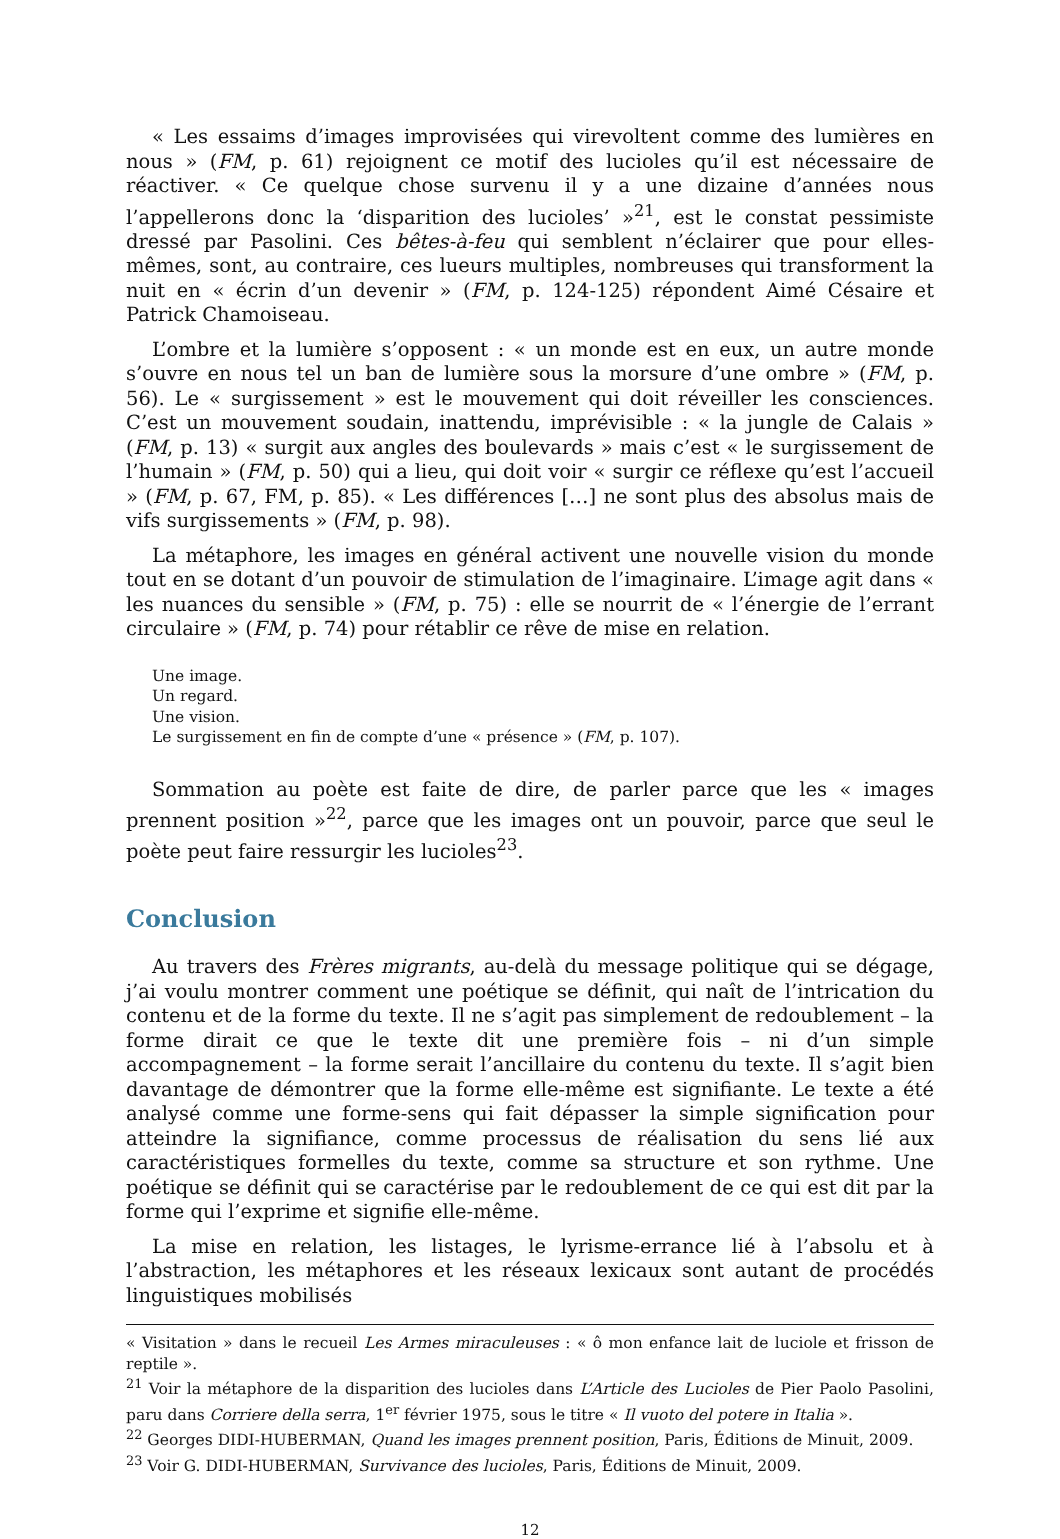« Les essaims d’images improvisées qui virevoltent comme des lumières en nous » (FM, p. 61) rejoignent ce motif des lucioles qu’il est nécessaire de réactiver. « Ce quelque chose survenu il y a une dizaine d’années nous l’appellerons donc la ‘disparition des lucioles’ »<sup>21</sup>, est le constat pessimiste dressé par Pasolini. Ces bêtes-à-feu qui semblent n’éclairer que pour elles-mêmes, sont, au contraire, ces lueurs multiples, nombreuses qui transforment la nuit en « écrin d’un devenir » (FM, p. 124-125) répondent Aimé Césaire et Patrick Chamoiseau.
L’ombre et la lumière s’opposent : « un monde est en eux, un autre monde s’ouvre en nous tel un ban de lumière sous la morsure d’une ombre » (FM, p. 56). Le « surgissement » est le mouvement qui doit réveiller les consciences. C’est un mouvement soudain, inattendu, imprévisible : « la jungle de Calais » (FM, p. 13) « surgit aux angles des boulevards » mais c’est « le surgissement de l’humain » (FM, p. 50) qui a lieu, qui doit voir « surgir ce réflexe qu’est l’accueil » (FM, p. 67, FM, p. 85). « Les différences […] ne sont plus des absolus mais de vifs surgissements » (FM, p. 98).
La métaphore, les images en général activent une nouvelle vision du monde tout en se dotant d’un pouvoir de stimulation de l’imaginaire. L’image agit dans « les nuances du sensible » (FM, p. 75) : elle se nourrit de « l’énergie de l’errant circulaire » (FM, p. 74) pour rétablir ce rêve de mise en relation.
Une image.
Un regard.
Une vision.
Le surgissement en fin de compte d’une « présence » (FM, p. 107).
Sommation au poète est faite de dire, de parler parce que les « images prennent position »<sup>22</sup>, parce que les images ont un pouvoir, parce que seul le poète peut faire ressurgir les lucioles<sup>23</sup>.
Conclusion
Au travers des Frères migrants, au-delà du message politique qui se dégage, j’ai voulu montrer comment une poétique se définit, qui naît de l’intrication du contenu et de la forme du texte. Il ne s’agit pas simplement de redoublement – la forme dirait ce que le texte dit une première fois – ni d’un simple accompagnement – la forme serait l’ancillaire du contenu du texte. Il s’agit bien davantage de démontrer que la forme elle-même est signifiante. Le texte a été analysé comme une forme-sens qui fait dépasser la simple signification pour atteindre la signifiance, comme processus de réalisation du sens lié aux caractéristiques formelles du texte, comme sa structure et son rythme. Une poétique se définit qui se caractérise par le redoublement de ce qui est dit par la forme qui l’exprime et signifie elle-même.
La mise en relation, les listages, le lyrisme-errance lié à l’absolu et à l’abstraction, les métaphores et les réseaux lexicaux sont autant de procédés linguistiques mobilisés
« Visitation » dans le recueil Les Armes miraculeuses : « ô mon enfance lait de luciole et frisson de reptile ».
<sup>21</sup> Voir la métaphore de la disparition des lucioles dans L’Article des Lucioles de Pier Paolo Pasolini, paru dans Corriere della serra, 1<sup>er</sup> février 1975, sous le titre « Il vuoto del potere in Italia ».
<sup>22</sup> Georges DIDI-HUBERMAN, Quand les images prennent position, Paris, Éditions de Minuit, 2009.
<sup>23</sup> Voir G. DIDI-HUBERMAN, Survivance des lucioles, Paris, Éditions de Minuit, 2009.
12